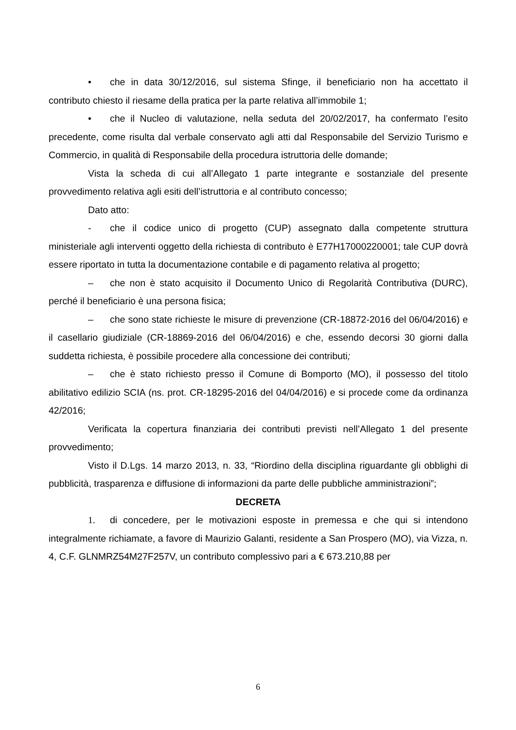• che in data 30/12/2016, sul sistema Sfinge, il beneficiario non ha accettato il contributo chiesto il riesame della pratica per la parte relativa all’immobile 1;
• che il Nucleo di valutazione, nella seduta del 20/02/2017, ha confermato l’esito precedente, come risulta dal verbale conservato agli atti dal Responsabile del Servizio Turismo e Commercio, in qualità di Responsabile della procedura istruttoria delle domande;
Vista la scheda di cui all’Allegato 1 parte integrante e sostanziale del presente provvedimento relativa agli esiti dell’istruttoria e al contributo concesso;
Dato atto:
- che il codice unico di progetto (CUP) assegnato dalla competente struttura ministeriale agli interventi oggetto della richiesta di contributo è E77H17000220001; tale CUP dovrà essere riportato in tutta la documentazione contabile e di pagamento relativa al progetto;
– che non è stato acquisito il Documento Unico di Regolarità Contributiva (DURC), perché il beneficiario è una persona fisica;
– che sono state richieste le misure di prevenzione (CR-18872-2016 del 06/04/2016) e il casellario giudiziale (CR-18869-2016 del 06/04/2016) e che, essendo decorsi 30 giorni dalla suddetta richiesta, è possibile procedere alla concessione dei contributi;
– che è stato richiesto presso il Comune di Bomporto (MO), il possesso del titolo abilitativo edilizio SCIA (ns. prot. CR-18295-2016 del 04/04/2016) e si procede come da ordinanza 42/2016;
Verificata la copertura finanziaria dei contributi previsti nell’Allegato 1 del presente provvedimento;
Visto il D.Lgs. 14 marzo 2013, n. 33, “Riordino della disciplina riguardante gli obblighi di pubblicità, trasparenza e diffusione di informazioni da parte delle pubbliche amministrazioni”;
DECRETA
1. di concedere, per le motivazioni esposte in premessa e che qui si intendono integralmente richiamate, a favore di Maurizio Galanti, residente a San Prospero (MO), via Vizza, n. 4, C.F. GLNMRZ54M27F257V, un contributo complessivo pari a € 673.210,88 per
6